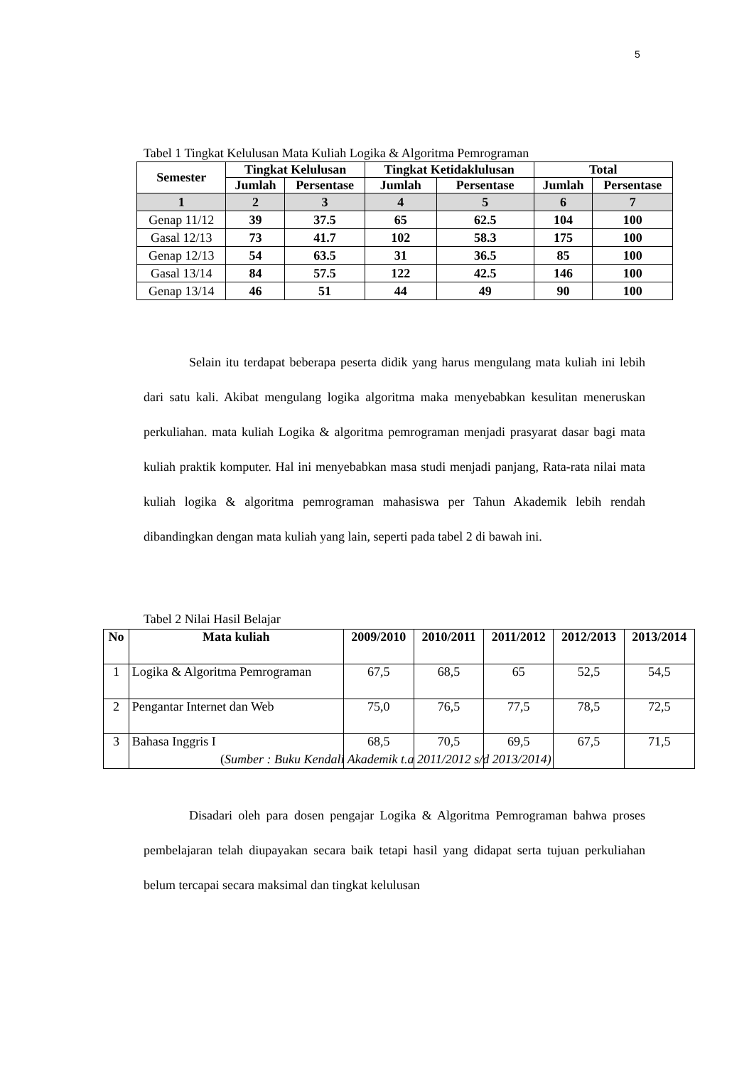5
Tabel 1 Tingkat Kelulusan Mata Kuliah Logika & Algoritma Pemrograman
| Semester | Tingkat Kelulusan | | Tingkat Ketidaklulusan | | Total | |
| --- | --- | --- | --- | --- | --- | --- |
| | Jumlah | Persentase | Jumlah | Persentase | Jumlah | Persentase |
| 1 | 2 | 3 | 4 | 5 | 6 | 7 |
| Genap 11/12 | 39 | 37.5 | 65 | 62.5 | 104 | 100 |
| Gasal 12/13 | 73 | 41.7 | 102 | 58.3 | 175 | 100 |
| Genap 12/13 | 54 | 63.5 | 31 | 36.5 | 85 | 100 |
| Gasal 13/14 | 84 | 57.5 | 122 | 42.5 | 146 | 100 |
| Genap 13/14 | 46 | 51 | 44 | 49 | 90 | 100 |
Selain itu terdapat beberapa peserta didik yang harus mengulang mata kuliah ini lebih dari satu kali. Akibat mengulang logika algoritma maka menyebabkan kesulitan meneruskan perkuliahan. mata kuliah Logika & algoritma pemrograman menjadi prasyarat dasar bagi mata kuliah praktik komputer. Hal ini menyebabkan masa studi menjadi panjang, Rata-rata nilai mata kuliah logika & algoritma pemrograman mahasiswa per Tahun Akademik lebih rendah dibandingkan dengan mata kuliah yang lain, seperti pada tabel 2 di bawah ini.
Tabel 2 Nilai Hasil Belajar
| No | Mata kuliah | 2009/2010 | 2010/2011 | 2011/2012 | 2012/2013 | 2013/2014 |
| --- | --- | --- | --- | --- | --- | --- |
| 1 | Logika & Algoritma Pemrograman | 67,5 | 68,5 | 65 | 52,5 | 54,5 |
| 2 | Pengantar Internet dan Web | 75,0 | 76,5 | 77,5 | 78,5 | 72,5 |
| 3 | Bahasa Inggris I | 68,5 | 70,5 | 69,5 | 67,5 | 71,5 |
(Sumber : Buku Kendali Akademik t.a 2011/2012 s/d 2013/2014)
Disadari oleh para dosen pengajar Logika & Algoritma Pemrograman bahwa proses pembelajaran telah diupayakan secara baik tetapi hasil yang didapat serta tujuan perkuliahan belum tercapai secara maksimal dan tingkat kelulusan